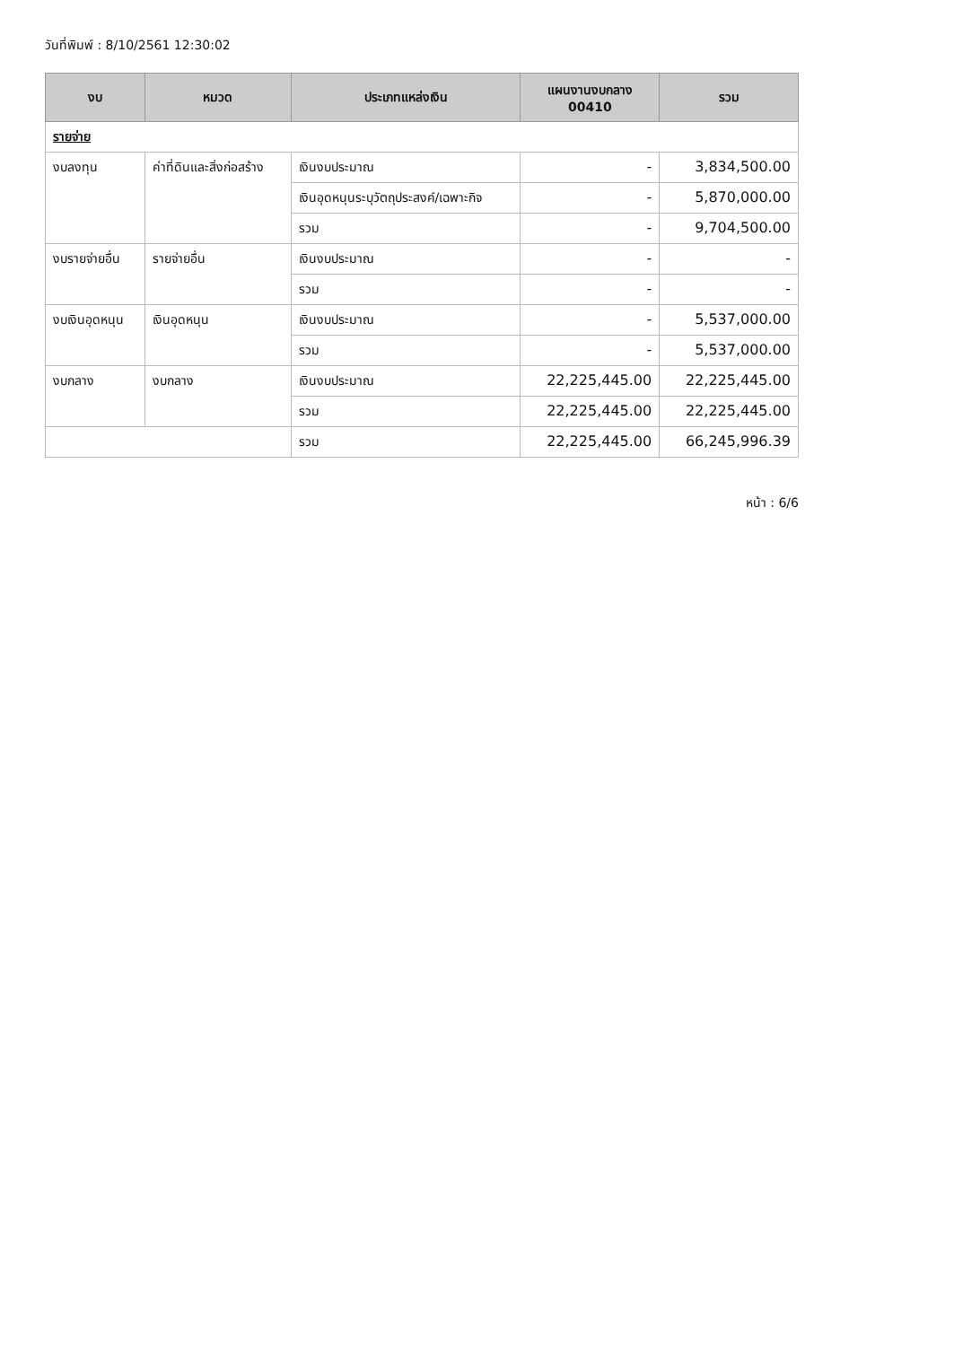วันที่พิมพ์ : 8/10/2561 12:30:02
| งบ | หมวด | ประเภทแหล่งเงิน | แผนงานงบกลาง 00410 | รวม |
| --- | --- | --- | --- | --- |
| รายจ่าย | | | | |
| งบลงทุน | ค่าที่ดินและสิ่งก่อสร้าง | เงินงบประมาณ | - | 3,834,500.00 |
| | | เงินอุดหนุนระบุวัตถุประสงค์/เฉพาะกิจ | - | 5,870,000.00 |
| | | รวม | - | 9,704,500.00 |
| งบรายจ่ายอื่น | รายจ่ายอื่น | เงินงบประมาณ | - | - |
| | | รวม | - | - |
| งบเงินอุดหนุน | เงินอุดหนุน | เงินงบประมาณ | - | 5,537,000.00 |
| | | รวม | - | 5,537,000.00 |
| งบกลาง | งบกลาง | เงินงบประมาณ | 22,225,445.00 | 22,225,445.00 |
| | | รวม | 22,225,445.00 | 22,225,445.00 |
| | | รวม | 22,225,445.00 | 66,245,996.39 |
หน้า : 6/6